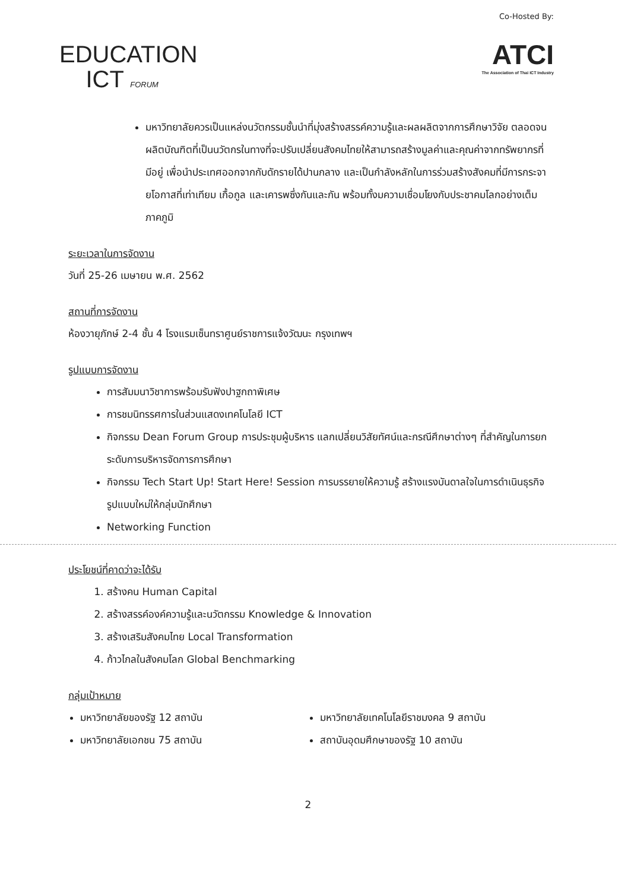EDUCATION
ICT FORUM
Co-Hosted By:
ATCI
The Association of Thai ICT Industry
มหาวิทยาลัยควรเป็นแหล่งนวัตกรรมชั้นนำที่มุ่งสร้างสรรค์ความรู้และผลผลิตจากการศึกษาวิจัย ตลอดจนผลิตบัณฑิตที่เป็นนวัตกรในทางที่จะปรับเปลี่ยนสังคมไทยให้สามารถสร้างมูลค่าและคุณค่าจากทรัพยากรที่มีอยู่ เพื่อนำประเทศออกจากกับดักรายได้ปานกลาง และเป็นกำลังหลักในการร่วมสร้างสังคมที่มีการกระจายโอกาสที่เท่าเทียม เกื้อกูล และเคารพซึ่งกันและกัน พร้อมทั้งมความเชื่อมโยงกับประชาคมโลกอย่างเต็มภาคภูมิ
ระยะเวลาในการจัดงาน
วันที่ 25-26 เมษายน พ.ศ. 2562
สถานที่การจัดงาน
ห้องวายุภักษ์ 2-4 ชั้น 4 โรงแรมเซ็นทราศูนย์ราชการแจ้งวัฒนะ กรุงเทพฯ
รูปแบบการจัดงาน
การสัมมนาวิชาการพร้อมรับฟังปาฐกถาพิเศษ
การชมนิทรรศการในส่วนแสดงเทคโนโลยี ICT
กิจกรรม Dean Forum Group การประชุมผู้บริหาร แลกเปลี่ยนวิสัยทัศน์และกรณีศึกษาต่างๆ ที่สำคัญในการยกระดับการบริหารจัดการการศึกษา
กิจกรรม Tech Start Up! Start Here! Session การบรรยายให้ความรู้ สร้างแรงบันดาลใจในการดำเนินธุรกิจรูปแบบใหม่ให้กลุ่มนักศึกษา
Networking Function
ประโยชน์ที่คาดว่าจะได้รับ
1. สร้างคน Human Capital
2. สร้างสรรค์องค์ความรู้และนวัตกรรม Knowledge & Innovation
3. สร้างเสริมสังคมไทย Local Transformation
4. ก้าวไกลในสังคมโลก Global Benchmarking
กลุ่มเป้าหมาย
มหาวิทยาลัยของรัฐ 12 สถาบัน
มหาวิทยาลัยเอกชน 75 สถาบัน
มหาวิทยาลัยเทคโนโลยีราชมงคล 9 สถาบัน
สถาบันอุดมศึกษาของรัฐ 10 สถาบัน
2